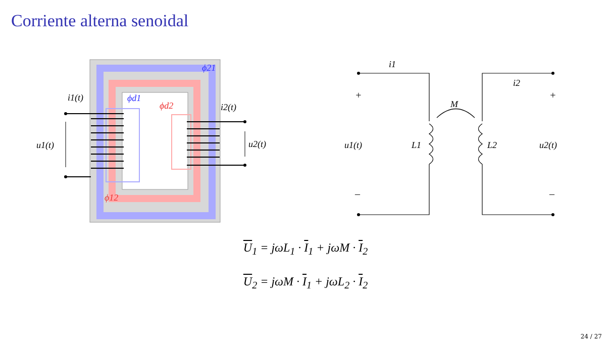Corriente alterna senoidal
ϕ21
ϕd1
ϕd2
ϕ12
i1(t)
i2(t)
u1(t)
u2(t)
i1
i2
+
+
–
–
M
L1
L2
u1(t)
u2(t)
U<sub>1</sub> = jωL<sub>1</sub> · I<sub>1</sub> + jωM · I<sub>2</sub>
U<sub>2</sub> = jωM · I<sub>1</sub> + jωL<sub>2</sub> · I<sub>2</sub>
24 / 27